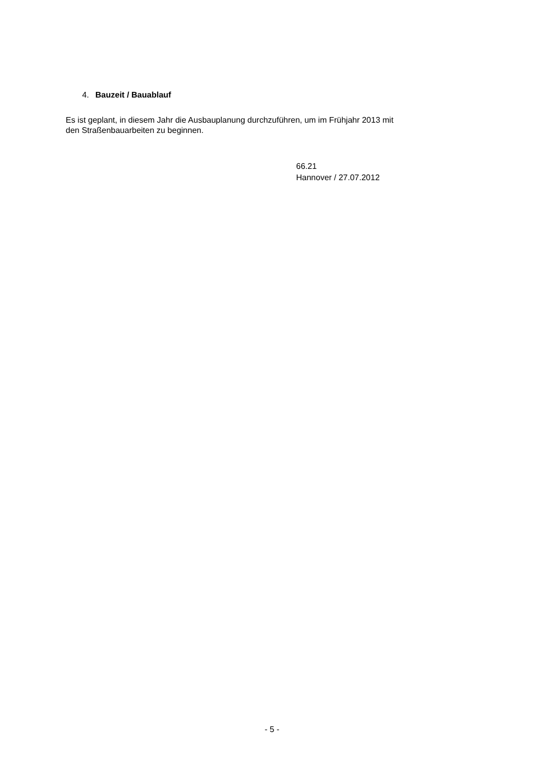4. Bauzeit / Bauablauf
Es ist geplant, in diesem Jahr die Ausbauplanung durchzuführen, um im Frühjahr 2013 mit
den Straßenbauarbeiten zu beginnen.
66.21
Hannover / 27.07.2012
- 5 -